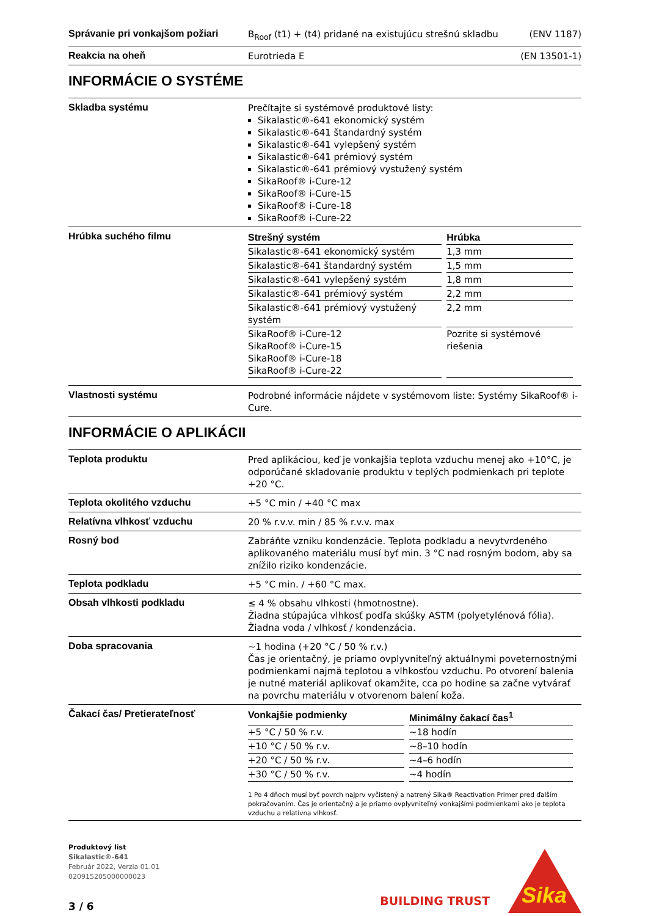Správanie pri vonkajšom požiari
B<sub>Roof</sub> (t1) + (t4) pridané na existujúcu strešnú skladbu (ENV 1187)
Reakcia na oheň
Eurotrieda E (EN 13501-1)
INFORMÁCIE O SYSTÉME
Skladba systému
Prečítajte si systémové produktové listy:
Sikalastic®-641 ekonomický systém
Sikalastic®-641 štandardný systém
Sikalastic®-641 vylepšený systém
Sikalastic®-641 prémiový systém
Sikalastic®-641 prémiový vystužený systém
SikaRoof® i-Cure-12
SikaRoof® i-Cure-15
SikaRoof® i-Cure-18
SikaRoof® i-Cure-22
Hrúbka suchého filmu
| Strešný systém | Hrúbka |
| --- | --- |
| Sikalastic®-641 ekonomický systém | 1,3 mm |
| Sikalastic®-641 štandardný systém | 1,5 mm |
| Sikalastic®-641 vylepšený systém | 1,8 mm |
| Sikalastic®-641 prémiový systém | 2,2 mm |
| Sikalastic®-641 prémiový vystužený systém | 2,2 mm |
| SikaRoof® i-Cure-12 SikaRoof® i-Cure-15 SikaRoof® i-Cure-18 SikaRoof® i-Cure-22 | Pozrite si systémové riešenia |
Vlastnosti systému
Podrobné informácie nájdete v systémovom liste: Systémy SikaRoof® i-Cure.
INFORMÁCIE O APLIKÁCII
Teplota produktu
Pred aplikáciou, keď je vonkajšia teplota vzduchu menej ako +10°C, je odporúčané skladovanie produktu v teplých podmienkach pri teplote +20 °C.
Teplota okolitého vzduchu
+5 °C min / +40 °C max
Relatívna vlhkosť vzduchu
20 % r.v.v. min / 85 % r.v.v. max
Rosný bod
Zabráňte vzniku kondenzácie. Teplota podkladu a nevytvrdeného aplikovaného materiálu musí byť min. 3 °C nad rosným bodom, aby sa znížilo riziko kondenzácie.
Teplota podkladu
+5 °C min. / +60 °C max.
Obsah vlhkosti podkladu
≤ 4 % obsahu vlhkosti (hmotnostne).
Žiadna stúpajúca vlhkosť podľa skúšky ASTM (polyetylénová fólia). Žiadna voda / vlhkosť / kondenzácia.
Doba spracovania
~1 hodina (+20 °C / 50 % r.v.)
Čas je orientačný, je priamo ovplyvniteľný aktuálnymi poveternostnými podmienkami najmä teplotou a vlhkosťou vzduchu. Po otvorení balenia je nutné materiál aplikovať okamžite, cca po hodine sa začne vytvárať na povrchu materiálu v otvorenom balení koža.
Čakací čas/ Pretierateľnosť
| Vonkajšie podmienky | Minimálny čakací čas<sup>1</sup> |
| --- | --- |
| +5 °C / 50 % r.v. | ~18 hodín |
| +10 °C / 50 % r.v. | ~8–10 hodín |
| +20 °C / 50 % r.v. | ~4–6 hodín |
| +30 °C / 50 % r.v. | ~4 hodín |
1 Po 4 dňoch musí byť povrch najprv vyčistený a natrený Sika® Reactivation Primer pred ďalším pokračovaním. Čas je orientačný a je priamo ovplyvniteľný vonkajšími podmienkami ako je teplota vzduchu a relatívna vlhkosť.
Produktový list
Sikalastic®-641
Február 2022, Verzia 01.01
020915205000000023
3 / 6
BUILDING TRUST
Sika